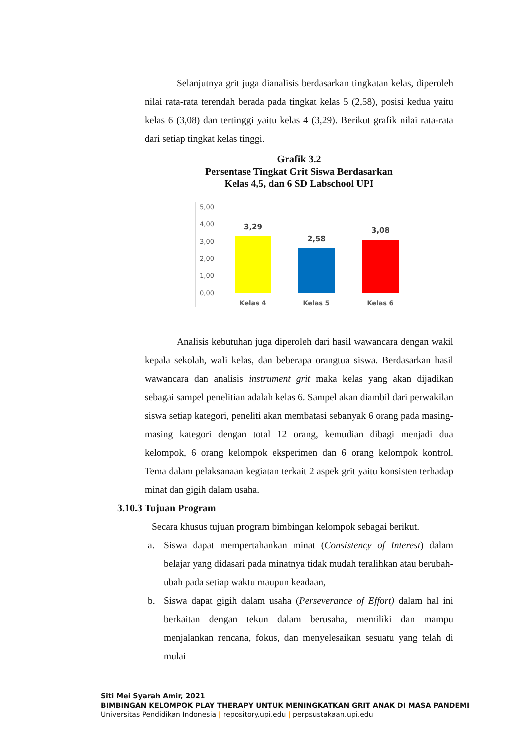Selanjutnya grit juga dianalisis berdasarkan tingkatan kelas, diperoleh nilai rata-rata terendah berada pada tingkat kelas 5 (2,58), posisi kedua yaitu kelas 6 (3,08) dan tertinggi yaitu kelas 4 (3,29). Berikut grafik nilai rata-rata dari setiap tingkat kelas tinggi.
Grafik 3.2
Persentase Tingkat Grit Siswa Berdasarkan
Kelas 4,5, dan 6 SD Labschool UPI
5,00
4,00
3,00
2,00
1,00
0,00
3,29
2,58
3,08
Kelas 4 Kelas 5 Kelas 6
Analisis kebutuhan juga diperoleh dari hasil wawancara dengan wakil kepala sekolah, wali kelas, dan beberapa orangtua siswa. Berdasarkan hasil wawancara dan analisis instrument grit maka kelas yang akan dijadikan sebagai sampel penelitian adalah kelas 6. Sampel akan diambil dari perwakilan siswa setiap kategori, peneliti akan membatasi sebanyak 6 orang pada masing-masing kategori dengan total 12 orang, kemudian dibagi menjadi dua kelompok, 6 orang kelompok eksperimen dan 6 orang kelompok kontrol. Tema dalam pelaksanaan kegiatan terkait 2 aspek grit yaitu konsisten terhadap minat dan gigih dalam usaha.
3.10.3 Tujuan Program
Secara khusus tujuan program bimbingan kelompok sebagai berikut.
a. Siswa dapat mempertahankan minat (Consistency of Interest) dalam belajar yang didasari pada minatnya tidak mudah teralihkan atau berubah-ubah pada setiap waktu maupun keadaan,
b. Siswa dapat gigih dalam usaha (Perseverance of Effort) dalam hal ini berkaitan dengan tekun dalam berusaha, memiliki dan mampu menjalankan rencana, fokus, dan menyelesaikan sesuatu yang telah di mulai
Siti Mei Syarah Amir, 2021
BIMBINGAN KELOMPOK PLAY THERAPY UNTUK MENINGKATKAN GRIT ANAK DI MASA PANDEMI
Universitas Pendidikan Indonesia | repository.upi.edu | perpsustakaan.upi.edu